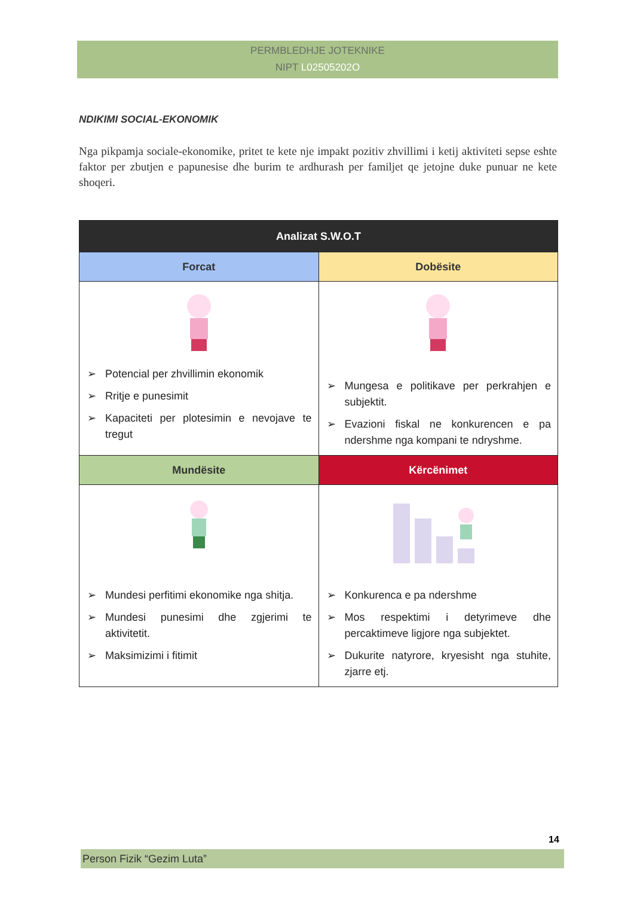PERMBLEDHJE JOTEKNIKE
NIPT L02505202O
NDIKIMI SOCIAL-EKONOMIK
Nga pikpamja sociale-ekonomike, pritet te kete nje impakt pozitiv zhvillimi i ketij aktiviteti sepse eshte faktor per zbutjen e papunesise dhe burim te ardhurash per familjet qe jetojne duke punuar ne kete shoqeri.
| Analizat S.W.O.T | |
| --- | --- |
| Forcat | Dobësite |
| ➢ Potencial per zhvillimin ekonomik ➢ Rritje e punesimit ➢ Kapaciteti per plotesimin e nevojave te tregut | ➢ Mungesa e politikave per perkrahjen e subjektit. ➢ Evazioni fiskal ne konkurencen e pa ndershme nga kompani te ndryshme. |
| Mundësite | Kërcënimet |
| ➢ Mundesi perfitimi ekonomike nga shitja. ➢ Mundesi punesimi dhe zgjerimi te aktivitetit. ➢ Maksimizimi i fitimit | ➢ Konkurenca e pa ndershme ➢ Mos respektimi i detyrimeve dhe percaktimeve ligjore nga subjektet. ➢ Dukurite natyrore, kryesisht nga stuhite, zjarre etj. |
14
Person Fizik “Gezim Luta”